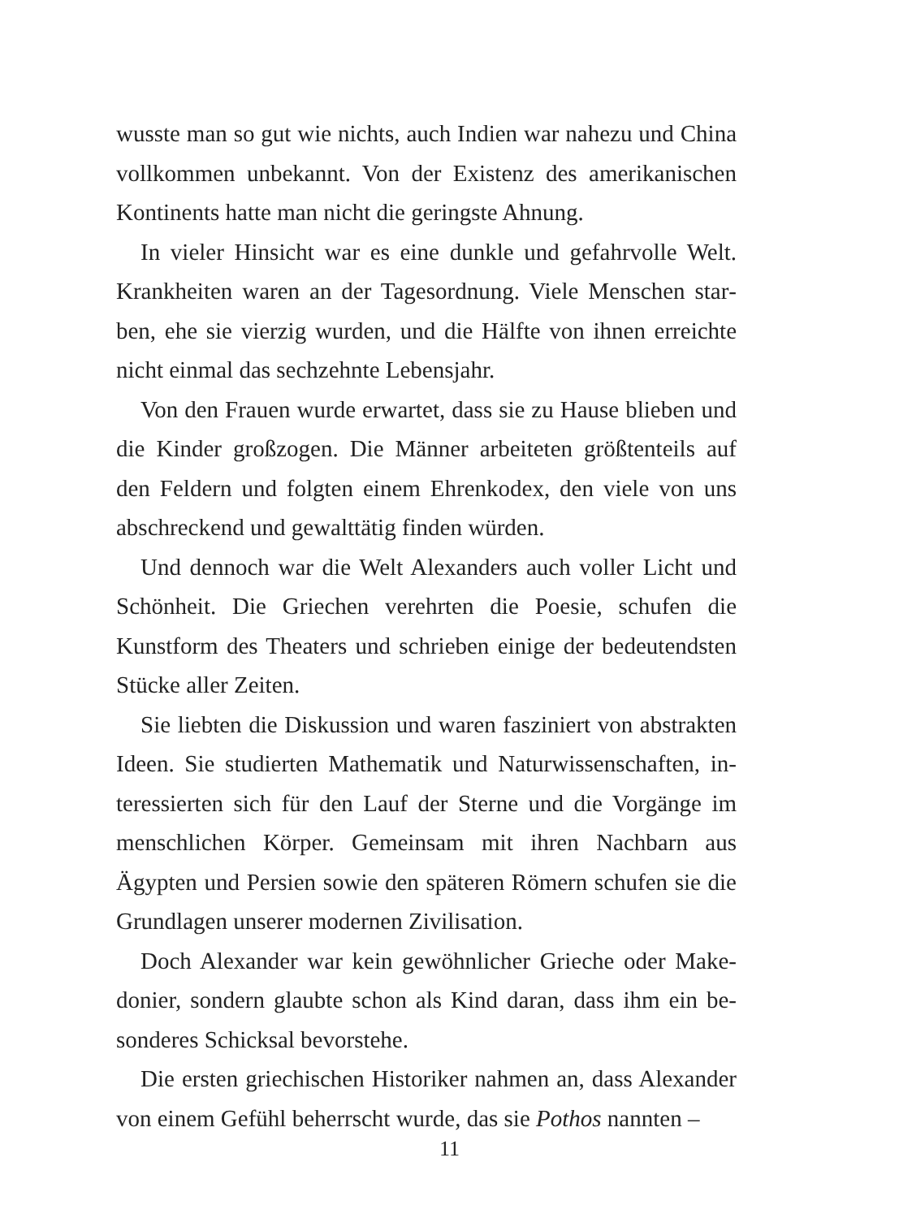wusste man so gut wie nichts, auch Indien war nahezu und China vollkommen unbekannt. Von der Existenz des amerika­nischen Kontinents hatte man nicht die geringste Ahnung.
In vieler Hinsicht war es eine dunkle und gefahrvolle Welt. Krankheiten waren an der Tagesordnung. Viele Menschen star­ben, ehe sie vierzig wurden, und die Hälfte von ihnen erreichte nicht einmal das sechzehnte Lebensjahr.
Von den Frauen wurde erwartet, dass sie zu Hause blieben und die Kinder großzogen. Die Männer arbeiteten größtenteils auf den Feldern und folgten einem Ehrenkodex, den viele von uns abschreckend und gewalttätig finden würden.
Und dennoch war die Welt Alexanders auch voller Licht und Schönheit. Die Griechen verehrten die Poesie, schufen die Kunstform des Theaters und schrieben einige der bedeutends­ten Stücke aller Zeiten.
Sie liebten die Diskussion und waren fasziniert von abstrakten Ideen. Sie studierten Mathematik und Naturwissenschaften, in­teressierten sich für den Lauf der Sterne und die Vorgänge im menschlichen Körper. Gemeinsam mit ihren Nachbarn aus Ägypten und Persien sowie den späteren Römern schufen sie die Grundlagen unserer modernen Zivilisation.
Doch Alexander war kein gewöhnlicher Grieche oder Make­donier, sondern glaubte schon als Kind daran, dass ihm ein be­sonderes Schicksal bevorstehe.
Die ersten griechischen Historiker nahmen an, dass Alexander von einem Gefühl beherrscht wurde, das sie Pothos nannten –
11